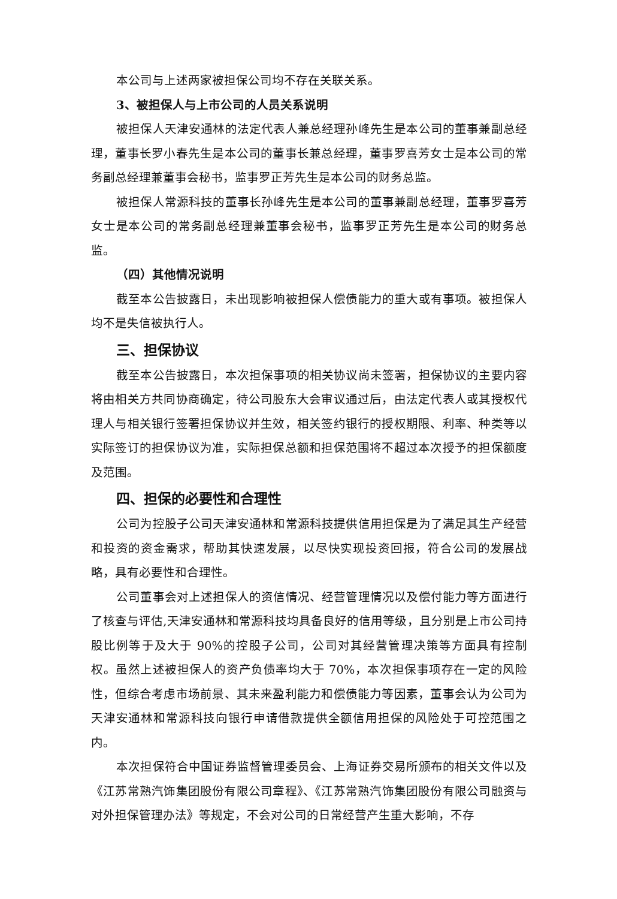本公司与上述两家被担保公司均不存在关联关系。
3、被担保人与上市公司的人员关系说明
被担保人天津安通林的法定代表人兼总经理孙峰先生是本公司的董事兼副总经理，董事长罗小春先生是本公司的董事长兼总经理，董事罗喜芳女士是本公司的常务副总经理兼董事会秘书，监事罗正芳先生是本公司的财务总监。
被担保人常源科技的董事长孙峰先生是本公司的董事兼副总经理，董事罗喜芳女士是本公司的常务副总经理兼董事会秘书，监事罗正芳先生是本公司的财务总监。
（四）其他情况说明
截至本公告披露日，未出现影响被担保人偿债能力的重大或有事项。被担保人均不是失信被执行人。
三、担保协议
截至本公告披露日，本次担保事项的相关协议尚未签署，担保协议的主要内容将由相关方共同协商确定，待公司股东大会审议通过后，由法定代表人或其授权代理人与相关银行签署担保协议并生效，相关签约银行的授权期限、利率、种类等以实际签订的担保协议为准，实际担保总额和担保范围将不超过本次授予的担保额度及范围。
四、担保的必要性和合理性
公司为控股子公司天津安通林和常源科技提供信用担保是为了满足其生产经营和投资的资金需求，帮助其快速发展，以尽快实现投资回报，符合公司的发展战略，具有必要性和合理性。
公司董事会对上述担保人的资信情况、经营管理情况以及偿付能力等方面进行了核查与评估,天津安通林和常源科技均具备良好的信用等级，且分别是上市公司持股比例等于及大于 90%的控股子公司，公司对其经营管理决策等方面具有控制权。虽然上述被担保人的资产负债率均大于 70%，本次担保事项存在一定的风险性，但综合考虑市场前景、其未来盈利能力和偿债能力等因素，董事会认为公司为天津安通林和常源科技向银行申请借款提供全额信用担保的风险处于可控范围之内。
本次担保符合中国证券监督管理委员会、上海证券交易所颁布的相关文件以及《江苏常熟汽饰集团股份有限公司章程》、《江苏常熟汽饰集团股份有限公司融资与对外担保管理办法》等规定，不会对公司的日常经营产生重大影响，不存